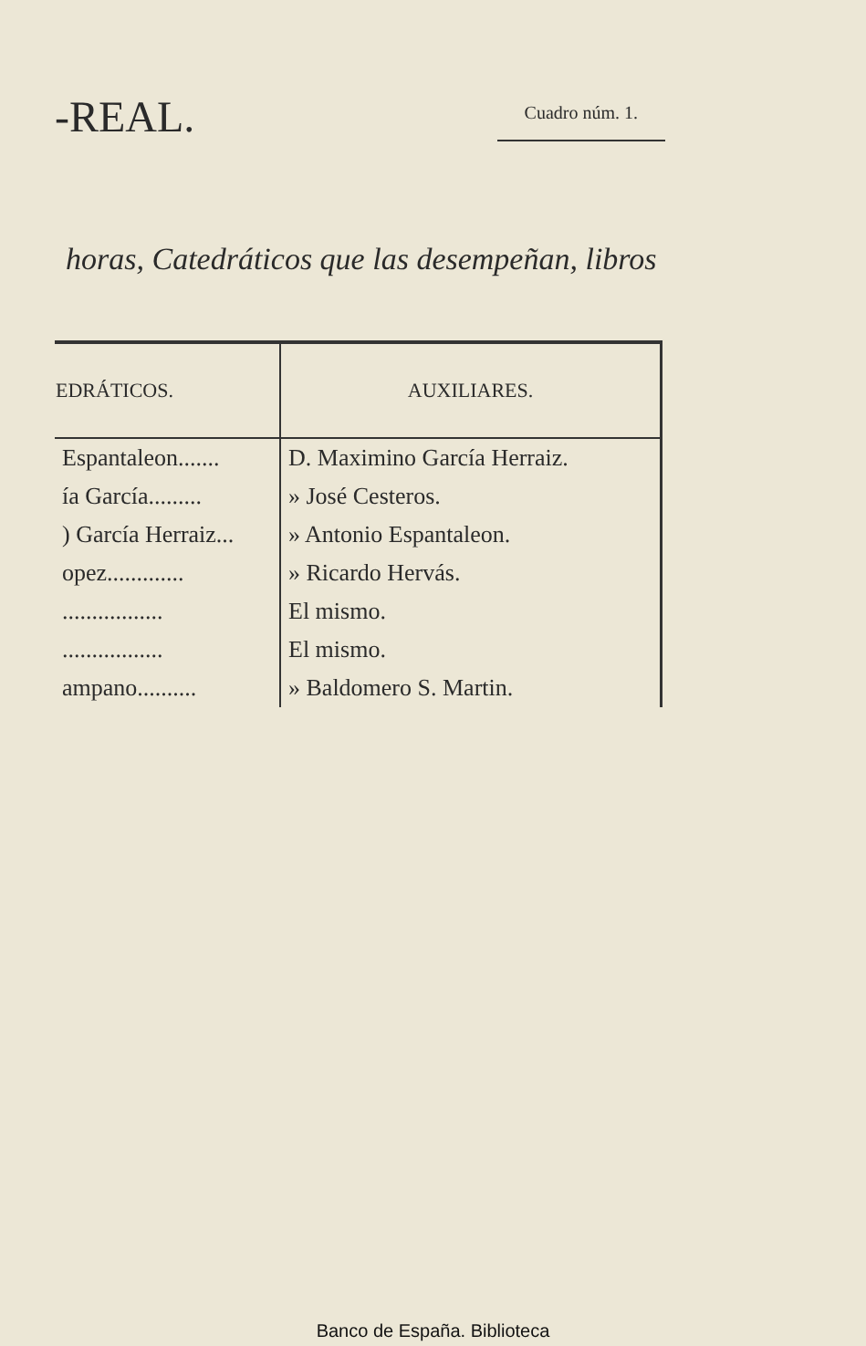-REAL.
Cuadro núm. 1.
horas, Catedráticos que las desempeñan, libros
| EDRÁTICOS. | AUXILIARES. |
| --- | --- |
| Espantaleon....... | D. Maximino García Herraiz. |
| ía García......... | » José Cesteros. |
| ) García Herraiz... | » Antonio Espantaleon. |
| opez............. | » Ricardo Hervás. |
| ................. | El mismo. |
| ................. | El mismo. |
| ampano.......... | » Baldomero S. Martin. |
Banco de España. Biblioteca